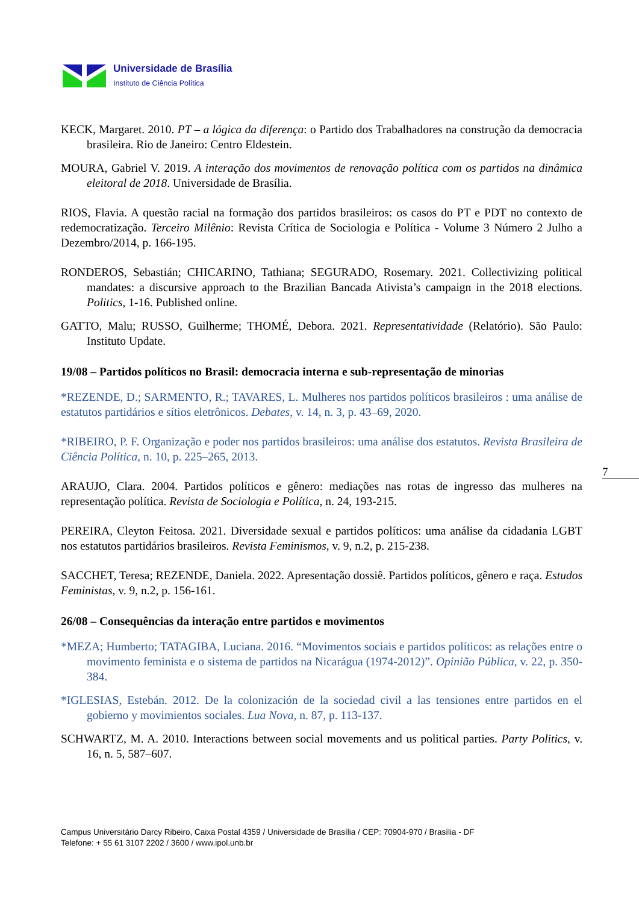Universidade de Brasília
Instituto de Ciência Política
KECK, Margaret. 2010. PT – a lógica da diferença: o Partido dos Trabalhadores na construção da democracia brasileira. Rio de Janeiro: Centro Eldestein.
MOURA, Gabriel V. 2019. A interação dos movimentos de renovação política com os partidos na dinâmica eleitoral de 2018. Universidade de Brasília.
RIOS, Flavia. A questão racial na formação dos partidos brasileiros: os casos do PT e PDT no contexto de redemocratização. Terceiro Milênio: Revista Crítica de Sociologia e Política - Volume 3 Número 2 Julho a Dezembro/2014, p. 166-195.
RONDEROS, Sebastián; CHICARINO, Tathiana; SEGURADO, Rosemary. 2021. Collectivizing political mandates: a discursive approach to the Brazilian Bancada Ativista’s campaign in the 2018 elections. Politics, 1-16. Published online.
GATTO, Malu; RUSSO, Guilherme; THOMÉ, Debora. 2021. Representatividade (Relatório). São Paulo: Instituto Update.
19/08 – Partidos políticos no Brasil: democracia interna e sub-representação de minorias
*REZENDE, D.; SARMENTO, R.; TAVARES, L. Mulheres nos partidos políticos brasileiros : uma análise de estatutos partidários e sítios eletrônicos. Debates, v. 14, n. 3, p. 43–69, 2020.
*RIBEIRO, P. F. Organização e poder nos partidos brasileiros: uma análise dos estatutos. Revista Brasileira de Ciência Política, n. 10, p. 225–265, 2013.
ARAUJO, Clara. 2004. Partidos políticos e gênero: mediações nas rotas de ingresso das mulheres na representação política. Revista de Sociologia e Política, n. 24, 193-215.
PEREIRA, Cleyton Feitosa. 2021. Diversidade sexual e partidos políticos: uma análise da cidadania LGBT nos estatutos partidários brasileiros. Revista Feminismos, v. 9, n.2, p. 215-238.
SACCHET, Teresa; REZENDE, Daniela. 2022. Apresentação dossiê. Partidos políticos, gênero e raça. Estudos Feministas, v. 9, n.2, p. 156-161.
26/08 – Consequências da interação entre partidos e movimentos
*MEZA; Humberto; TATAGIBA, Luciana. 2016. “Movimentos sociais e partidos políticos: as relações entre o movimento feminista e o sistema de partidos na Nicarágua (1974-2012)”. Opinião Pública, v. 22, p. 350-384.
*IGLESIAS, Estebán. 2012. De la colonización de la sociedad civil a las tensiones entre partidos en el gobierno y movimientos sociales. Lua Nova, n. 87, p. 113-137.
SCHWARTZ, M. A. 2010. Interactions between social movements and us political parties. Party Politics, v. 16, n. 5, 587–607.
7
Campus Universitário Darcy Ribeiro, Caixa Postal 4359 / Universidade de Brasília / CEP: 70904-970 / Brasília - DF
Telefone: + 55 61 3107 2202 / 3600 / www.ipol.unb.br